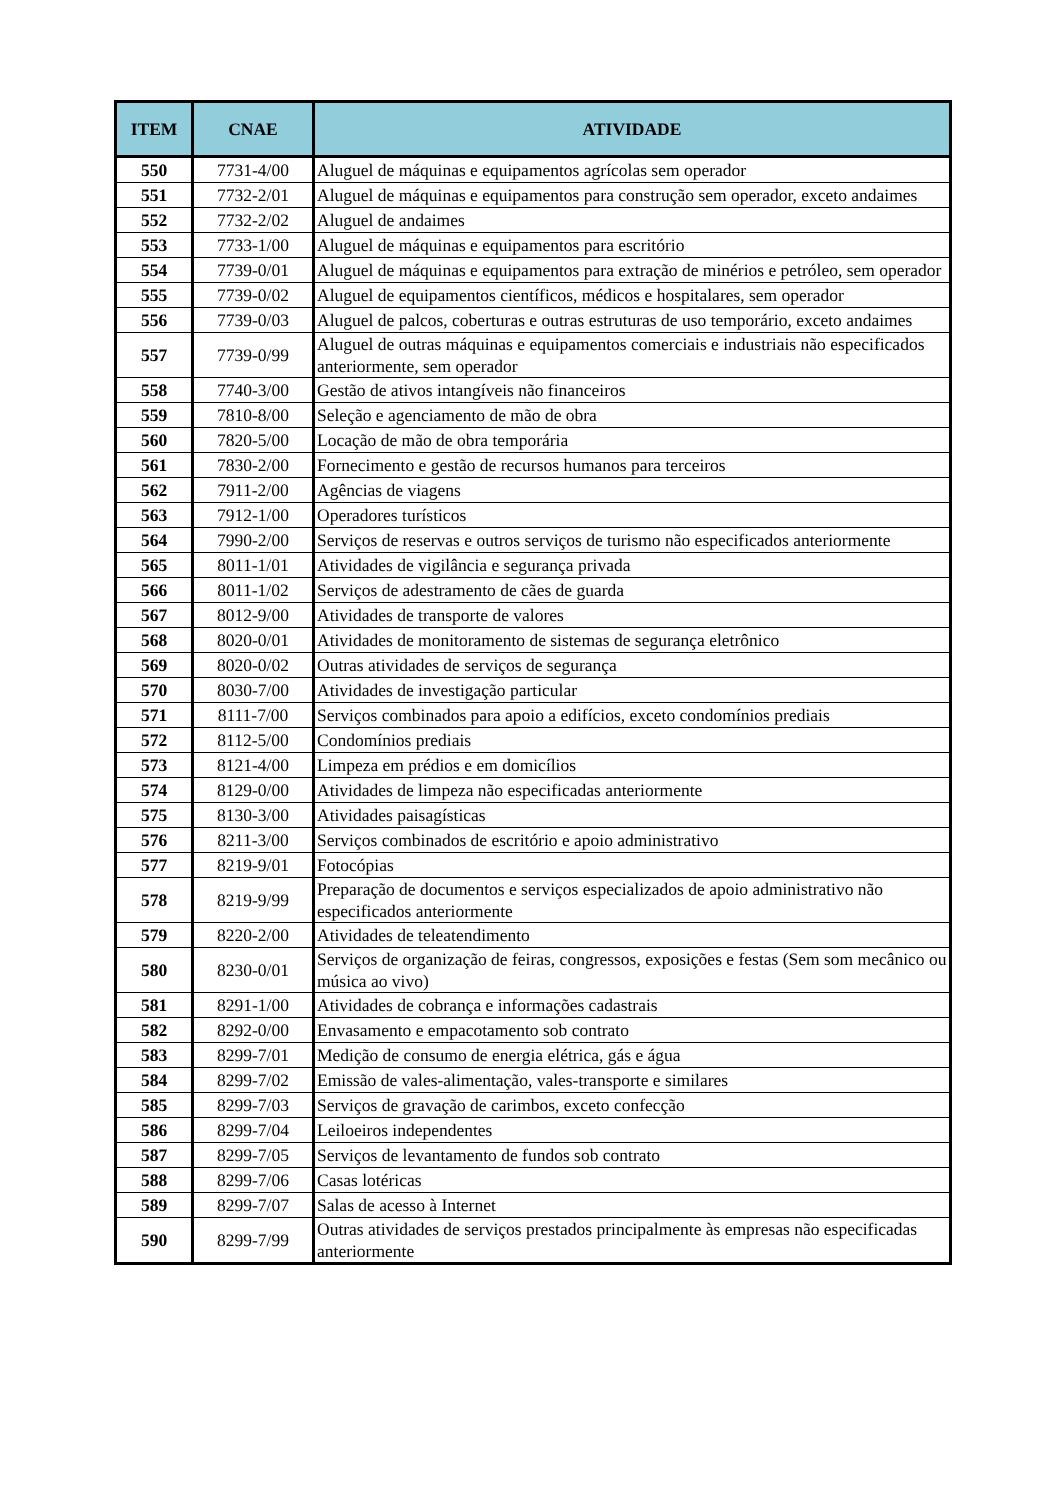| ITEM | CNAE | ATIVIDADE |
| --- | --- | --- |
| 550 | 7731-4/00 | Aluguel de máquinas e equipamentos agrícolas sem operador |
| 551 | 7732-2/01 | Aluguel de máquinas e equipamentos para construção sem operador, exceto andaimes |
| 552 | 7732-2/02 | Aluguel de andaimes |
| 553 | 7733-1/00 | Aluguel de máquinas e equipamentos para escritório |
| 554 | 7739-0/01 | Aluguel de máquinas e equipamentos para extração de minérios e petróleo, sem operador |
| 555 | 7739-0/02 | Aluguel de equipamentos científicos, médicos e hospitalares, sem operador |
| 556 | 7739-0/03 | Aluguel de palcos, coberturas e outras estruturas de uso temporário, exceto andaimes |
| 557 | 7739-0/99 | Aluguel de outras máquinas e equipamentos comerciais e industriais não especificados anteriormente, sem operador |
| 558 | 7740-3/00 | Gestão de ativos intangíveis não financeiros |
| 559 | 7810-8/00 | Seleção e agenciamento de mão de obra |
| 560 | 7820-5/00 | Locação de mão de obra temporária |
| 561 | 7830-2/00 | Fornecimento e gestão de recursos humanos para terceiros |
| 562 | 7911-2/00 | Agências de viagens |
| 563 | 7912-1/00 | Operadores turísticos |
| 564 | 7990-2/00 | Serviços de reservas e outros serviços de turismo não especificados anteriormente |
| 565 | 8011-1/01 | Atividades de vigilância e segurança privada |
| 566 | 8011-1/02 | Serviços de adestramento de cães de guarda |
| 567 | 8012-9/00 | Atividades de transporte de valores |
| 568 | 8020-0/01 | Atividades de monitoramento de sistemas de segurança eletrônico |
| 569 | 8020-0/02 | Outras atividades de serviços de segurança |
| 570 | 8030-7/00 | Atividades de investigação particular |
| 571 | 8111-7/00 | Serviços combinados para apoio a edifícios, exceto condomínios prediais |
| 572 | 8112-5/00 | Condomínios prediais |
| 573 | 8121-4/00 | Limpeza em prédios e em domicílios |
| 574 | 8129-0/00 | Atividades de limpeza não especificadas anteriormente |
| 575 | 8130-3/00 | Atividades paisagísticas |
| 576 | 8211-3/00 | Serviços combinados de escritório e apoio administrativo |
| 577 | 8219-9/01 | Fotocópias |
| 578 | 8219-9/99 | Preparação de documentos e serviços especializados de apoio administrativo não especificados anteriormente |
| 579 | 8220-2/00 | Atividades de teleatendimento |
| 580 | 8230-0/01 | Serviços de organização de feiras, congressos, exposições e festas (Sem som mecânico ou música ao vivo) |
| 581 | 8291-1/00 | Atividades de cobrança e informações cadastrais |
| 582 | 8292-0/00 | Envasamento e empacotamento sob contrato |
| 583 | 8299-7/01 | Medição de consumo de energia elétrica, gás e água |
| 584 | 8299-7/02 | Emissão de vales-alimentação, vales-transporte e similares |
| 585 | 8299-7/03 | Serviços de gravação de carimbos, exceto confecção |
| 586 | 8299-7/04 | Leiloeiros independentes |
| 587 | 8299-7/05 | Serviços de levantamento de fundos sob contrato |
| 588 | 8299-7/06 | Casas lotéricas |
| 589 | 8299-7/07 | Salas de acesso à Internet |
| 590 | 8299-7/99 | Outras atividades de serviços prestados principalmente às empresas não especificadas anteriormente |